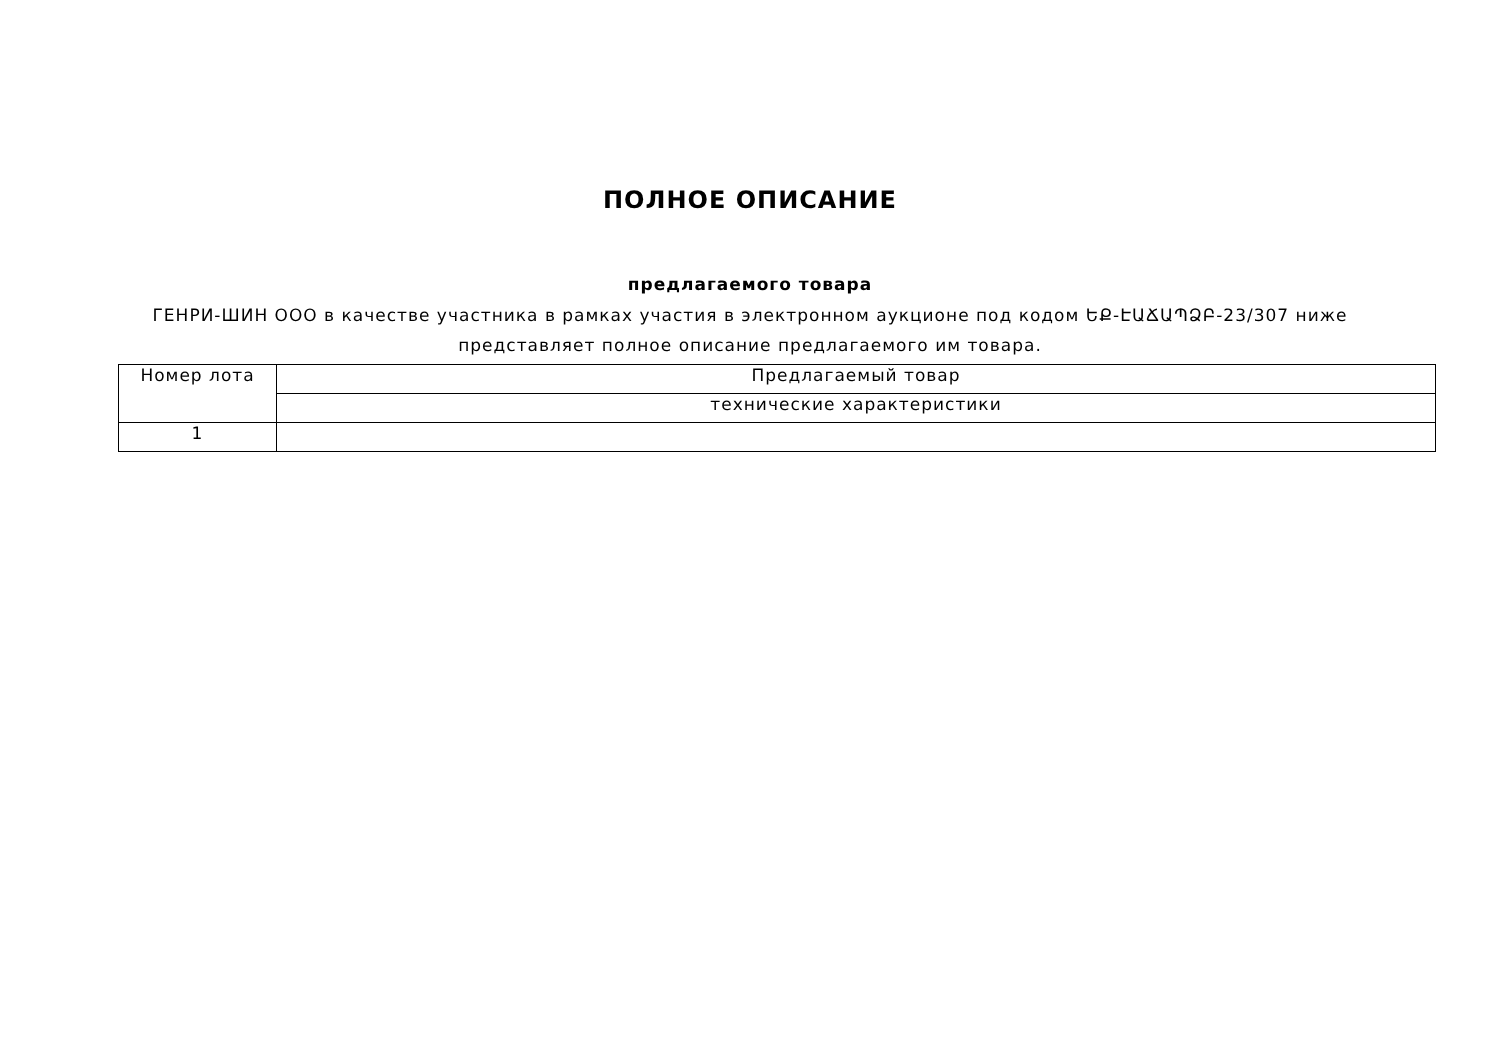ПОЛНОЕ ОПИСАНИЕ
предлагаемого товара
ГЕНРИ-ШИН ООО в качестве участника в рамках участия в электронном аукционе под кодом ԵՔ-ԷԱՃԱՊՁԲ-23/307 ниже представляет полное описание предлагаемого им товара.
| Номер лота | Предлагаемый товар |
| --- | --- |
| | технические характеристики |
| 1 | |